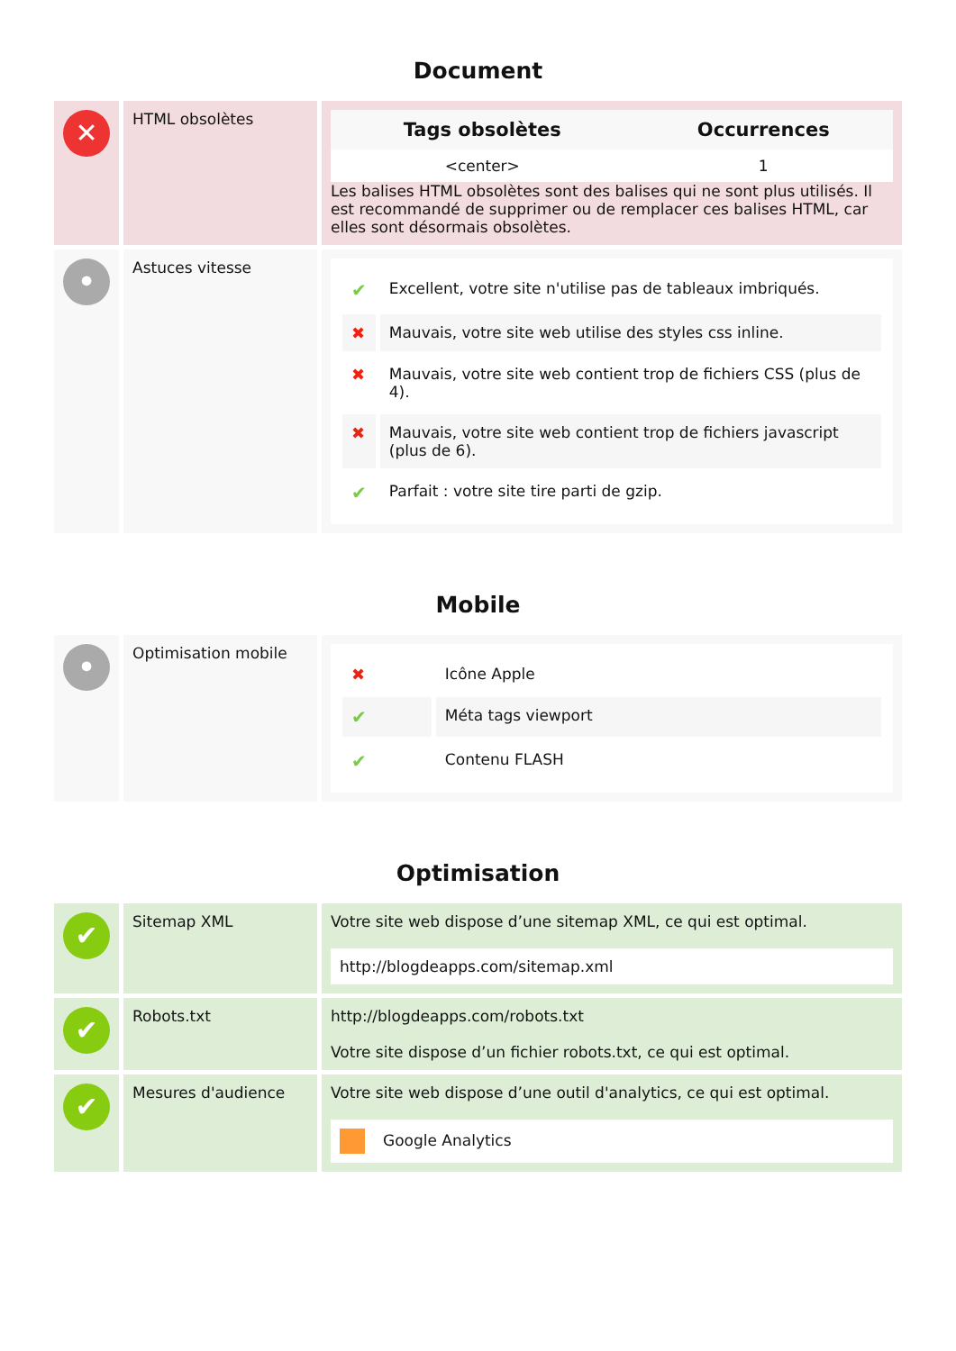Document
| ✕ | HTML obsolètes | / Tags obsolètes / Occurrences / / --- / --- / / <center> / 1 / Les balises HTML obsolètes sont des balises qui ne sont plus utilisés. Il est recommandé de supprimer ou de remplacer ces balises HTML, car elles sont désormais obsolètes. |
| • | Astuces vitesse | / ✔ / Excellent, votre site n'utilise pas de tableaux imbriqués. / / ✖ / Mauvais, votre site web utilise des styles css inline. / / ✖ / Mauvais, votre site web contient trop de fichiers CSS (plus de 4). / / ✖ / Mauvais, votre site web contient trop de fichiers javascript (plus de 6). / / ✔ / Parfait : votre site tire parti de gzip. / |
Mobile
| • | Optimisation mobile | / ✖ / Icône Apple / / ✔ / Méta tags viewport / / ✔ / Contenu FLASH / |
Optimisation
| ✔ | Sitemap XML | Votre site web dispose d’une sitemap XML, ce qui est optimal. http://blogdeapps.com/sitemap.xml |
| ✔ | Robots.txt | http://blogdeapps.com/robots.txt Votre site dispose d’un fichier robots.txt, ce qui est optimal. |
| ✔ | Mesures d'audience | Votre site web dispose d’une outil d'analytics, ce qui est optimal. Google Analytics |